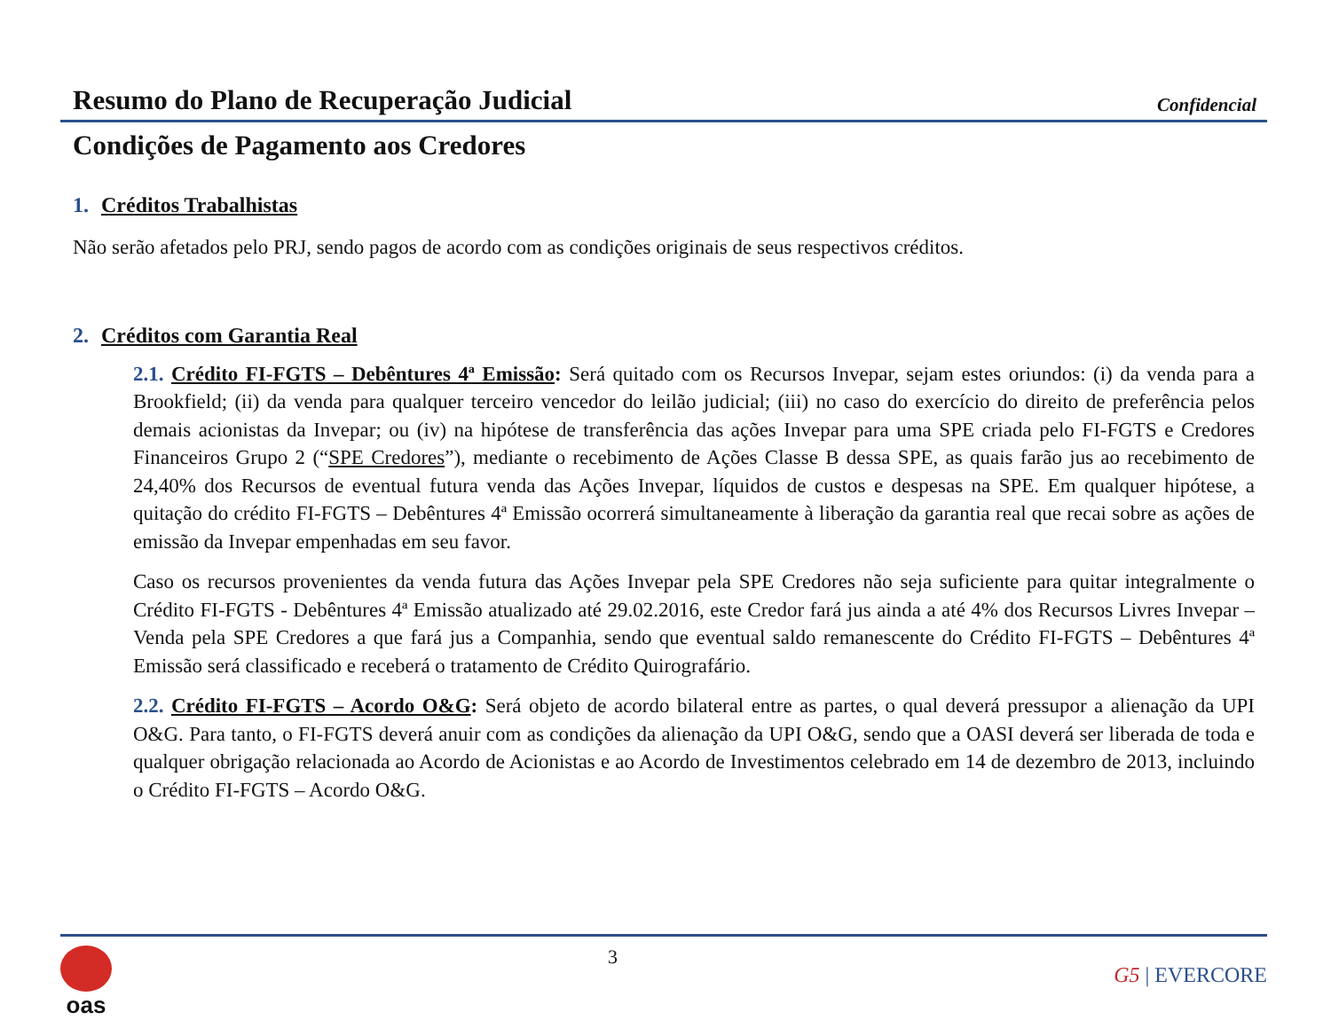Resumo do Plano de Recuperação Judicial
Confidencial
Condições de Pagamento aos Credores
1. Créditos Trabalhistas
Não serão afetados pelo PRJ, sendo pagos de acordo com as condições originais de seus respectivos créditos.
2. Créditos com Garantia Real
2.1. Crédito FI-FGTS – Debêntures 4ª Emissão: Será quitado com os Recursos Invepar, sejam estes oriundos: (i) da venda para a Brookfield; (ii) da venda para qualquer terceiro vencedor do leilão judicial; (iii) no caso do exercício do direito de preferência pelos demais acionistas da Invepar; ou (iv) na hipótese de transferência das ações Invepar para uma SPE criada pelo FI-FGTS e Credores Financeiros Grupo 2 (“SPE Credores”), mediante o recebimento de Ações Classe B dessa SPE, as quais farão jus ao recebimento de 24,40% dos Recursos de eventual futura venda das Ações Invepar, líquidos de custos e despesas na SPE. Em qualquer hipótese, a quitação do crédito FI-FGTS – Debêntures 4ª Emissão ocorrerá simultaneamente à liberação da garantia real que recai sobre as ações de emissão da Invepar empenhadas em seu favor.
Caso os recursos provenientes da venda futura das Ações Invepar pela SPE Credores não seja suficiente para quitar integralmente o Crédito FI-FGTS - Debêntures 4ª Emissão atualizado até 29.02.2016, este Credor fará jus ainda a até 4% dos Recursos Livres Invepar – Venda pela SPE Credores a que fará jus a Companhia, sendo que eventual saldo remanescente do Crédito FI-FGTS – Debêntures 4ª Emissão será classificado e receberá o tratamento de Crédito Quirografário.
2.2. Crédito FI-FGTS – Acordo O&G: Será objeto de acordo bilateral entre as partes, o qual deverá pressupor a alienação da UPI O&G. Para tanto, o FI-FGTS deverá anuir com as condições da alienação da UPI O&G, sendo que a OASI deverá ser liberada de toda e qualquer obrigação relacionada ao Acordo de Acionistas e ao Acordo de Investimentos celebrado em 14 de dezembro de 2013, incluindo o Crédito FI-FGTS – Acordo O&G.
oas
3
G5 | EVERCORE